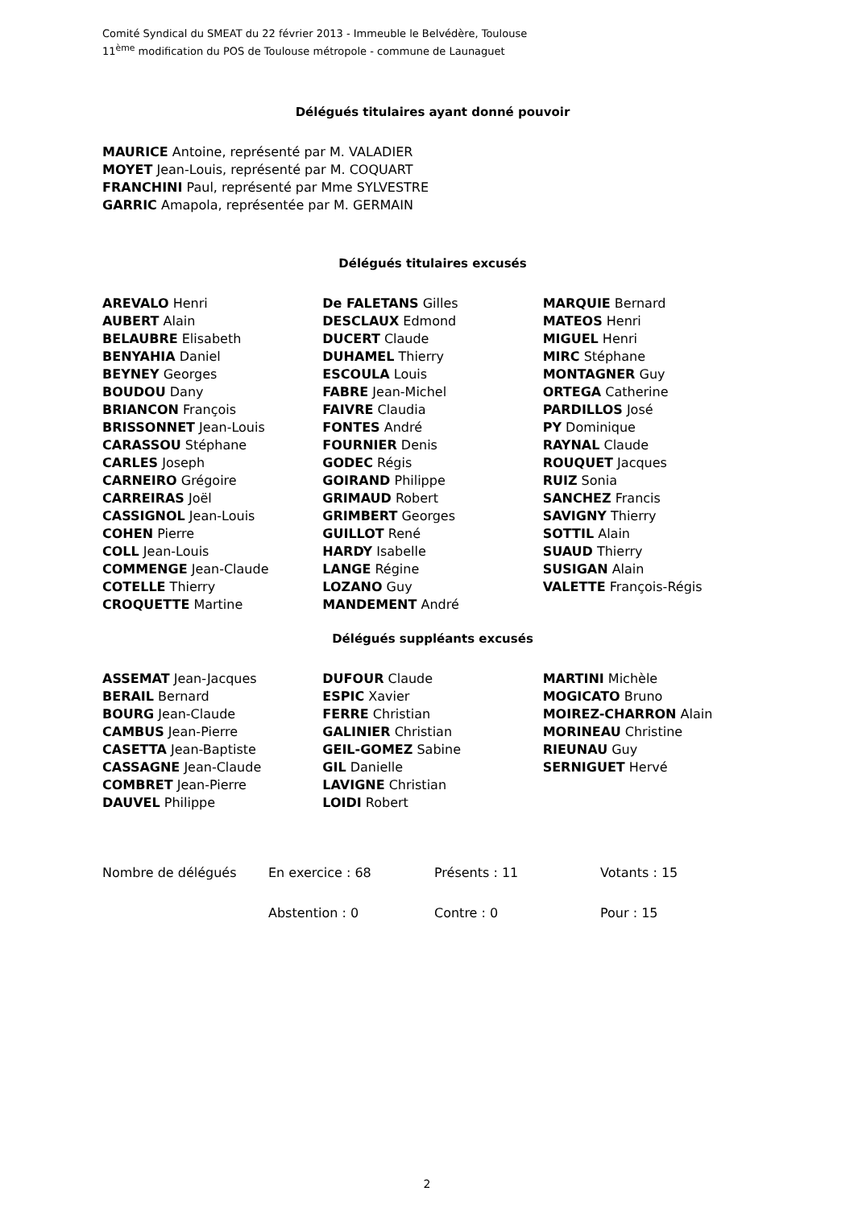Comité Syndical du SMEAT du 22 février 2013 - Immeuble le Belvédère, Toulouse
11<sup>ème</sup> modification du POS de Toulouse métropole - commune de Launaguet
Délégués titulaires ayant donné pouvoir
MAURICE Antoine, représenté par M. VALADIER
MOYET Jean-Louis, représenté par M. COQUART
FRANCHINI Paul, représenté par Mme SYLVESTRE
GARRIC Amapola, représentée par M. GERMAIN
Délégués titulaires excusés
AREVALO Henri
AUBERT Alain
BELAUBRE Elisabeth
BENYAHIA Daniel
BEYNEY Georges
BOUDOU Dany
BRIANCON François
BRISSONNET Jean-Louis
CARASSOU Stéphane
CARLES Joseph
CARNEIRO Grégoire
CARREIRAS Joël
CASSIGNOL Jean-Louis
COHEN Pierre
COLL Jean-Louis
COMMENGE Jean-Claude
COTELLE Thierry
CROQUETTE Martine
De FALETANS Gilles
DESCLAUX Edmond
DUCERT Claude
DUHAMEL Thierry
ESCOULA Louis
FABRE Jean-Michel
FAIVRE Claudia
FONTES André
FOURNIER Denis
GODEC Régis
GOIRAND Philippe
GRIMAUD Robert
GRIMBERT Georges
GUILLOT René
HARDY Isabelle
LANGE Régine
LOZANO Guy
MANDEMENT André
MARQUIE Bernard
MATEOS Henri
MIGUEL Henri
MIRC Stéphane
MONTAGNER Guy
ORTEGA Catherine
PARDILLOS José
PY Dominique
RAYNAL Claude
ROUQUET Jacques
RUIZ Sonia
SANCHEZ Francis
SAVIGNY Thierry
SOTTIL Alain
SUAUD Thierry
SUSIGAN Alain
VALETTE François-Régis
Délégués suppléants excusés
ASSEMAT Jean-Jacques
BERAIL Bernard
BOURG Jean-Claude
CAMBUS Jean-Pierre
CASETTA Jean-Baptiste
CASSAGNE Jean-Claude
COMBRET Jean-Pierre
DAUVEL Philippe
DUFOUR Claude
ESPIC Xavier
FERRE Christian
GALINIER Christian
GEIL-GOMEZ Sabine
GIL Danielle
LAVIGNE Christian
LOIDI Robert
MARTINI Michèle
MOGICATO Bruno
MOIREZ-CHARRON Alain
MORINEAU Christine
RIEUNAU Guy
SERNIGUET Hervé
Nombre de délégués
En exercice : 68
Présents : 11
Votants : 15
Abstention : 0
Contre : 0
Pour : 15
2